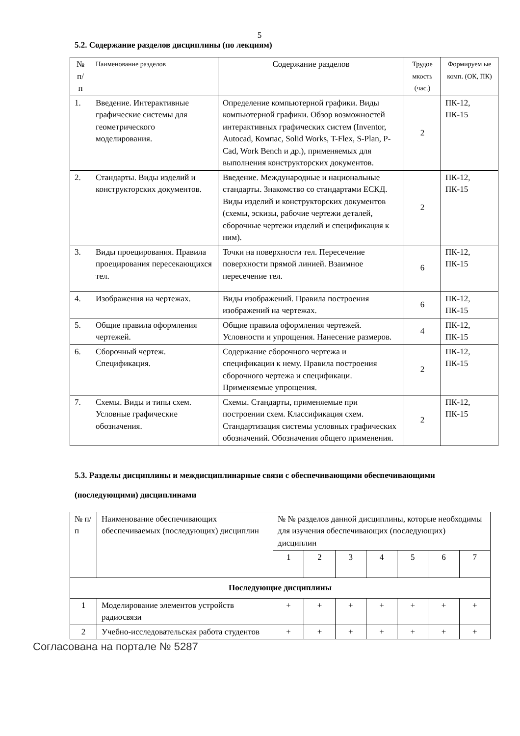5
5.2. Содержание разделов дисциплины (по лекциям)
| № п/ п | Наименование разделов | Содержание разделов | Трудое мкость (час.) | Формируем ые комп. (ОК, ПК) |
| --- | --- | --- | --- | --- |
| 1. | Введение. Интерактивные графические системы для геометрического моделирования. | Определение компьютерной графики. Виды компьютерной графики. Обзор возможностей интерактивных графических систем (Inventor, Autocad, Компас, Solid Works, T-Flex, S-Plan, P-Cad, Work Bench и др.), применяемых для выполнения конструкторских документов. | 2 | ПК-12, ПК-15 |
| 2. | Стандарты. Виды изделий и конструкторских документов. | Введение. Международные и национальные стандарты. Знакомство со стандартами ЕСКД. Виды изделий и конструкторских документов (схемы, эскизы, рабочие чертежи деталей, сборочные чертежи изделий и спецификация к ним). | 2 | ПК-12, ПК-15 |
| 3. | Виды проецирования. Правила проецирования пересекающихся тел. | Точки на поверхности тел. Пересечение поверхности прямой линией. Взаимное пересечение тел. | 6 | ПК-12, ПК-15 |
| 4. | Изображения на чертежах. | Виды изображений. Правила построения изображений на чертежах. | 6 | ПК-12, ПК-15 |
| 5. | Общие правила оформления чертежей. | Общие правила оформления чертежей. Условности и упрощения. Нанесение размеров. | 4 | ПК-12, ПК-15 |
| 6. | Сборочный чертеж. Спецификация. | Содержание сборочного чертежа и спецификации к нему. Правила построения сборочного чертежа и спецификаци. Применяемые упрощения. | 2 | ПК-12, ПК-15 |
| 7. | Схемы. Виды и типы схем. Условные графические обозначения. | Схемы. Стандарты, применяемые при построении схем. Классификация схем. Стандартизация системы условных графических обозначений. Обозначения общего применения. | 2 | ПК-12, ПК-15 |
5.3. Разделы дисциплины и междисциплинарные связи с обеспечивающими обеспечивающими (последующими) дисциплинами
| № п/п | Наименование обеспечивающих обеспечиваемых (последующих) дисциплин | № № разделов данной дисциплины, которые необходимы для изучения обеспечивающих (последующих) дисциплин | | | | | | |
| | | 1 | 2 | 3 | 4 | 5 | 6 | 7 |
| Последующие дисциплины | | | | | | | | |
| 1 | Моделирование элементов устройств радиосвязи | + | + | + | + | + | + | + |
| 2 | Учебно-исследовательская работа студентов | + | + | + | + | + | + | + |
Согласована на портале № 5287